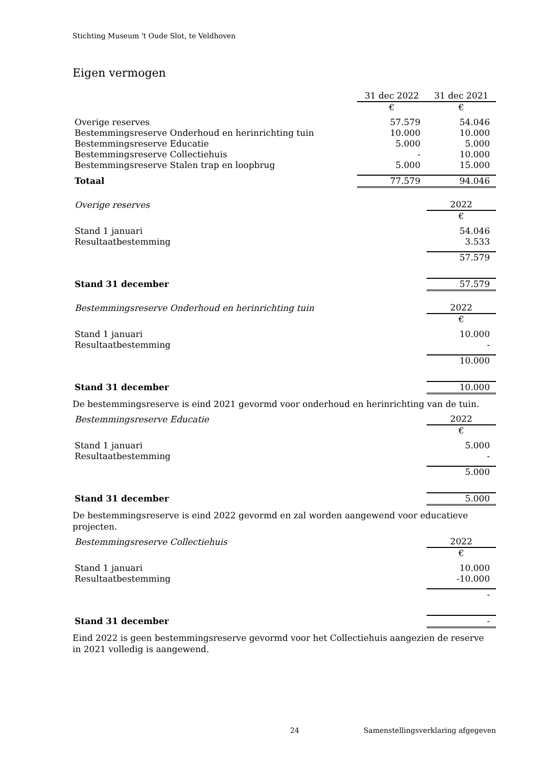Stichting Museum 't Oude Slot, te Veldhoven
Eigen vermogen
| | 31 dec 2022 | 31 dec 2021 |
| | € | € |
| Overige reserves | 57.579 | 54.046 |
| Bestemmingsreserve Onderhoud en herinrichting tuin | 10.000 | 10.000 |
| Bestemmingsreserve Educatie | 5.000 | 5.000 |
| Bestemmingsreserve Collectiehuis | - | 10.000 |
| Bestemmingsreserve Stalen trap en loopbrug | 5.000 | 15.000 |
| Totaal | 77.579 | 94.046 |
| Overige reserves | 2022 |
| | € |
| Stand 1 januari | 54.046 |
| Resultaatbestemming | 3.533 |
| | 57.579 |
| Stand 31 december | 57.579 |
| Bestemmingsreserve Onderhoud en herinrichting tuin | 2022 |
| | € |
| Stand 1 januari | 10.000 |
| Resultaatbestemming | - |
| | 10.000 |
| Stand 31 december | 10.000 |
De bestemmingsreserve is eind 2021 gevormd voor onderhoud en herinrichting van de tuin.
| Bestemmingsreserve Educatie | 2022 |
| | € |
| Stand 1 januari | 5.000 |
| Resultaatbestemming | - |
| | 5.000 |
| Stand 31 december | 5.000 |
De bestemmingsreserve is eind 2022 gevormd en zal worden aangewend voor educatieve projecten.
| Bestemmingsreserve Collectiehuis | 2022 |
| | € |
| Stand 1 januari | 10.000 |
| Resultaatbestemming | -10.000 |
| | - |
| Stand 31 december | - |
Eind 2022 is geen bestemmingsreserve gevormd voor het Collectiehuis aangezien de reserve in 2021 volledig is aangewend.
24 Samenstellingsverklaring afgegeven